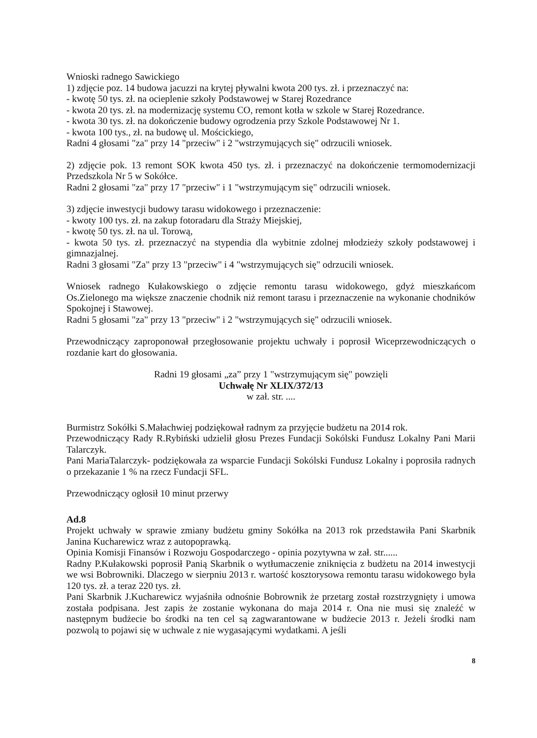Wnioski radnego Sawickiego
1) zdjęcie poz. 14 budowa jacuzzi na krytej pływalni kwota 200 tys. zł. i przeznaczyć na:
- kwotę 50 tys. zł. na ocieplenie szkoły Podstawowej w Starej Rozedrance
- kwota 20 tys. zł. na modernizację systemu CO, remont kotła w szkole w Starej Rozedrance.
- kwota 30 tys. zł. na dokończenie budowy ogrodzenia przy Szkole Podstawowej Nr 1.
- kwota 100 tys., zł. na budowę ul. Mościckiego,
Radni 4 głosami "za" przy 14 "przeciw" i 2 "wstrzymujących się" odrzucili wniosek.
2) zdjęcie pok. 13 remont SOK kwota 450 tys. zł. i przeznaczyć na dokończenie termomodernizacji Przedszkola Nr 5 w Sokółce.
Radni 2 głosami "za" przy 17 "przeciw" i 1 "wstrzymującym się" odrzucili wniosek.
3) zdjęcie inwestycji budowy tarasu widokowego i przeznaczenie:
- kwoty 100 tys. zł. na zakup fotoradaru dla Straży Miejskiej,
- kwotę 50 tys. zł. na ul. Torową,
- kwota 50 tys. zł. przeznaczyć na stypendia dla wybitnie zdolnej młodzieży szkoły podstawowej i gimnazjalnej.
Radni 3 głosami "Za" przy 13 "przeciw" i 4 "wstrzymujących się" odrzucili wniosek.
Wniosek radnego Kułakowskiego o zdjęcie remontu tarasu widokowego, gdyż mieszkańcom Os.Zielonego ma większe znaczenie chodnik niż remont tarasu i przeznaczenie na wykonanie chodników Spokojnej i Stawowej.
Radni 5 głosami "za" przy 13 "przeciw" i 2 "wstrzymujących się" odrzucili wniosek.
Przewodniczący zaproponował przegłosowanie projektu uchwały i poprosił Wiceprzewodniczących o rozdanie kart do głosowania.
Radni 19 głosami „za” przy 1 "wstrzymującym się" powzięli
Uchwałę Nr XLIX/372/13
w zał. str. ....
Burmistrz Sokółki S.Małachwiej podziękował radnym za przyjęcie budżetu na 2014 rok.
Przewodniczący Rady R.Rybiński udzielił głosu Prezes Fundacji Sokólski Fundusz Lokalny Pani Marii Talarczyk.
Pani MariaTalarczyk- podziękowała za wsparcie Fundacji Sokólski Fundusz Lokalny i poprosiła radnych o przekazanie 1 % na rzecz Fundacji SFL.
Przewodniczący ogłosił 10 minut przerwy
Ad.8
Projekt uchwały w sprawie zmiany budżetu gminy Sokółka na 2013 rok przedstawiła Pani Skarbnik Janina Kucharewicz wraz z autopoprawką.
Opinia Komisji Finansów i Rozwoju Gospodarczego - opinia pozytywna w zał. str......
Radny P.Kułakowski poprosił Panią Skarbnik o wytłumaczenie zniknięcia z budżetu na 2014 inwestycji we wsi Bobrowniki. Dlaczego w sierpniu 2013 r. wartość kosztorysowa remontu tarasu widokowego była 120 tys. zł. a teraz 220 tys. zł.
Pani Skarbnik J.Kucharewicz wyjaśniła odnośnie Bobrownik że przetarg został rozstrzygnięty i umowa została podpisana. Jest zapis że zostanie wykonana do maja 2014 r. Ona nie musi się znaleźć w następnym budżecie bo środki na ten cel są zagwarantowane w budżecie 2013 r. Jeżeli środki nam pozwolą to pojawi się w uchwale z nie wygasającymi wydatkami. A jeśli
8